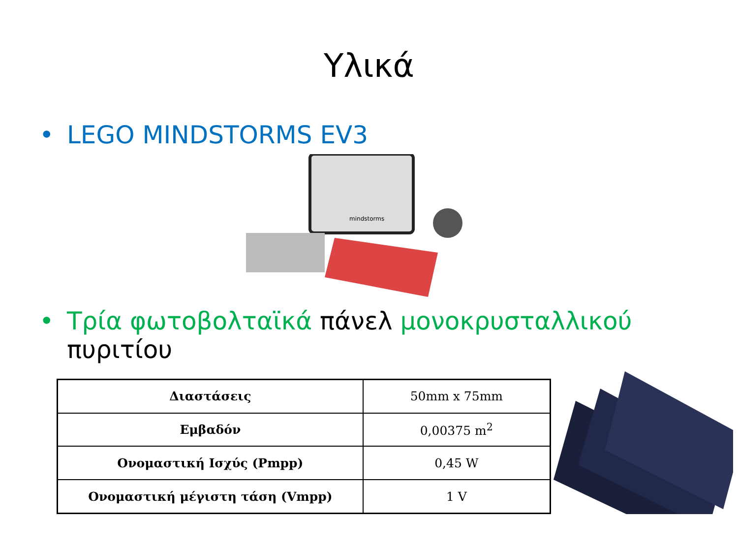Υλικά
• LEGO MINDSTORMS EV3
mindstorms
• Τρία φωτοβολταϊκά πάνελ μονοκρυσταλλικού
πυριτίου
| Διαστάσεις | 50mm x 75mm |
| Εμβαδόν | 0,00375 m<sup>2</sup> |
| Ονομαστική Ισχύς (Pmpp) | 0,45 W |
| Ονομαστική μέγιστη τάση (Vmpp) | 1 V |